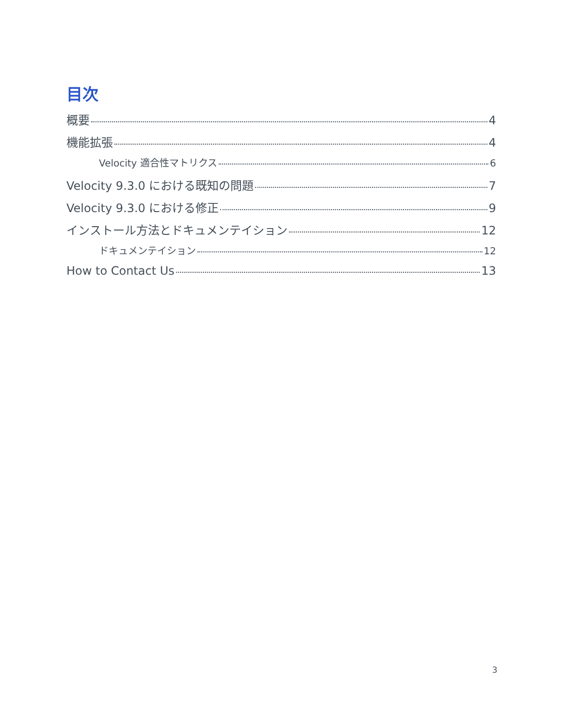目次
概要 4
機能拡張 4
Velocity 適合性マトリクス 6
Velocity 9.3.0 における既知の問題 7
Velocity 9.3.0 における修正 9
インストール方法とドキュメンテイション 12
ドキュメンテイション 12
How to Contact Us 13
3